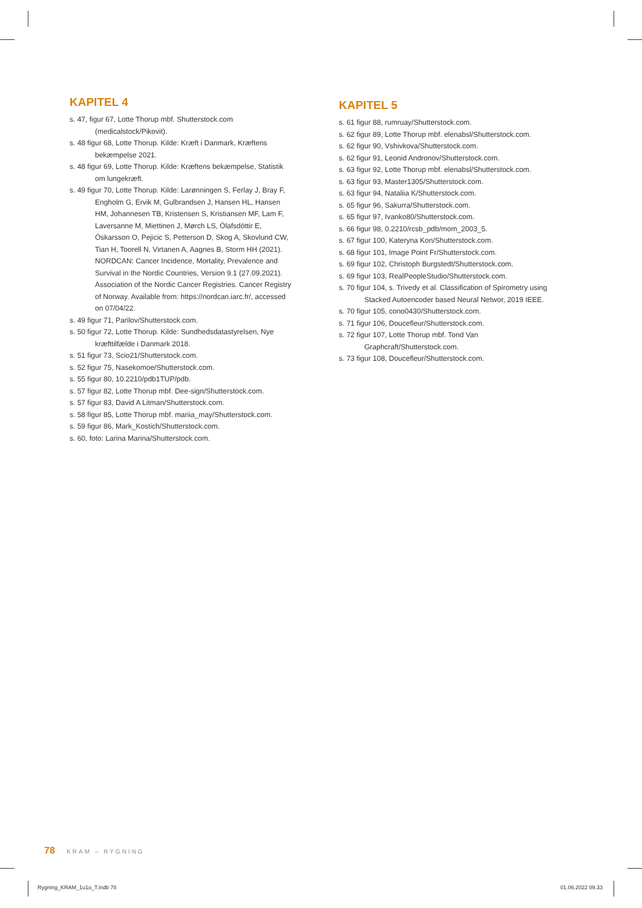KAPITEL 4
s. 47, figur 67, Lotte Thorup mbf. Shutterstock.com (medicalstock/Pikovit).
s. 48 figur 68, Lotte Thorup. Kilde: Kræft i Danmark, Kræftens bekæmpelse 2021.
s. 48 figur 69, Lotte Thorup. Kilde: Kræftens bekæmpelse, Statistik om lungekræft.
s. 49 figur 70, Lotte Thorup. Kilde: Larønningen S, Ferlay J, Bray F, Engholm G, Ervik M, Gulbrandsen J, Hansen HL, Hansen HM, Johannesen TB, Kristensen S, Kristiansen MF, Lam F, Laversanne M, Miettinen J, Mørch LS, Ólafsdóttir E, Óskarsson O, Pejicic S, Petterson D, Skog A, Skovlund CW, Tian H, Toorell N, Virtanen A, Aagnes B, Storm HH (2021). NORDCAN: Cancer Incidence, Mortality, Prevalence and Survival in the Nordic Countries, Version 9.1 (27.09.2021). Association of the Nordic Cancer Registries. Cancer Registry of Norway. Available from: https://nordcan.iarc.fr/, accessed on 07/04/22.
s. 49 figur 71, Parilov/Shutterstock.com.
s. 50 figur 72, Lotte Thorup. Kilde: Sundhedsdatastyrelsen, Nye kræfttilfælde i Danmark 2018.
s. 51 figur 73, Scio21/Shutterstock.com.
s. 52 figur 75, Nasekomoe/Shutterstock.com.
s. 55 figur 80, 10.2210/pdb1TUP/pdb.
s. 57 figur 82, Lotte Thorup mbf. Dee-sign/Shutterstock.com.
s. 57 figur 83, David A Litman/Shutterstock.com.
s. 58 figur 85, Lotte Thorup mbf. mariia_may/Shutterstock.com.
s. 59 figur 86, Mark_Kostich/Shutterstock.com.
s. 60, foto: Larina Marina/Shutterstock.com.
KAPITEL 5
s. 61 figur 88, rumruay/Shutterstock.com.
s. 62 figur 89, Lotte Thorup mbf. elenabsl/Shutterstock.com.
s. 62 figur 90, Vshivkova/Shutterstock.com.
s. 62 figur 91, Leonid Andronov/Shutterstock.com.
s. 63 figur 92, Lotte Thorup mbf. elenabsl/Shutterstock.com.
s. 63 figur 93, Master1305/Shutterstock.com.
s. 63 figur 94, Nataliia K/Shutterstock.com.
s. 65 figur 96, Sakurra/Shutterstock.com.
s. 65 figur 97, Ivanko80/Shutterstock.com.
s. 66 figur 98, 0.2210/rcsb_pdb/mom_2003_5.
s. 67 figur 100, Kateryna Kon/Shutterstock.com.
s. 68 figur 101, Image Point Fr/Shutterstock.com.
s. 69 figur 102, Christoph Burgstedt/Shutterstock.com.
s. 69 figur 103, RealPeopleStudio/Shutterstock.com.
s. 70 figur 104, s. Trivedy et al. Classification of Spirometry using Stacked Autoencoder based Neural Networ, 2019 IEEE.
s. 70 figur 105, cono0430/Shutterstock.com.
s. 71 figur 106, Doucefleur/Shutterstock.com.
s. 72 figur 107, Lotte Thorup mbf. Tond Van Graphcraft/Shutterstock.com.
s. 73 figur 108, Doucefleur/Shutterstock.com.
78 KRAM – RYGNING
Rygning_KRAM_1u1o_T.indb 78 01.06.2022 09.33